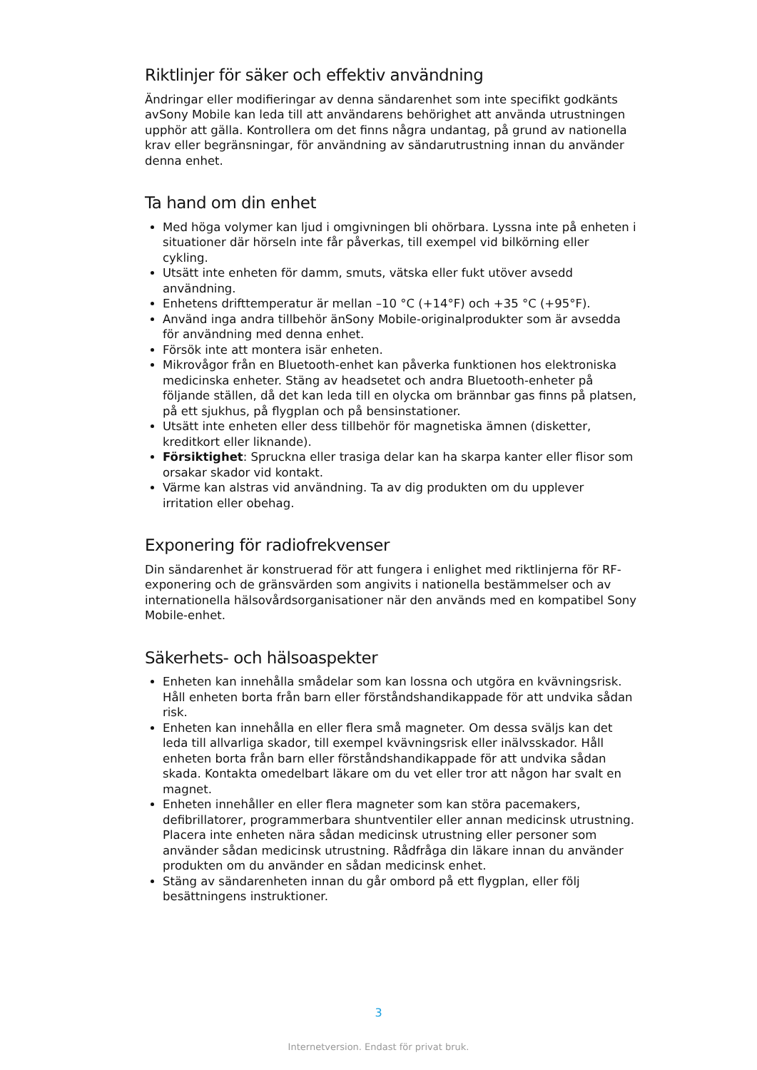Riktlinjer för säker och effektiv användning
Ändringar eller modifieringar av denna sändarenhet som inte specifikt godkänts avSony Mobile kan leda till att användarens behörighet att använda utrustningen upphör att gälla. Kontrollera om det finns några undantag, på grund av nationella krav eller begränsningar, för användning av sändarutrustning innan du använder denna enhet.
Ta hand om din enhet
Med höga volymer kan ljud i omgivningen bli ohörbara. Lyssna inte på enheten i situationer där hörseln inte får påverkas, till exempel vid bilkörning eller cykling.
Utsätt inte enheten för damm, smuts, vätska eller fukt utöver avsedd användning.
Enhetens drifttemperatur är mellan –10 °C (+14°F) och +35 °C (+95°F).
Använd inga andra tillbehör änSony Mobile-originalprodukter som är avsedda för användning med denna enhet.
Försök inte att montera isär enheten.
Mikrovågor från en Bluetooth-enhet kan påverka funktionen hos elektroniska medicinska enheter. Stäng av headsetet och andra Bluetooth-enheter på följande ställen, då det kan leda till en olycka om brännbar gas finns på platsen, på ett sjukhus, på flygplan och på bensinstationer.
Utsätt inte enheten eller dess tillbehör för magnetiska ämnen (disketter, kreditkort eller liknande).
Försiktighet: Spruckna eller trasiga delar kan ha skarpa kanter eller flisor som orsakar skador vid kontakt.
Värme kan alstras vid användning. Ta av dig produkten om du upplever irritation eller obehag.
Exponering för radiofrekvenser
Din sändarenhet är konstruerad för att fungera i enlighet med riktlinjerna för RF-exponering och de gränsvärden som angivits i nationella bestämmelser och av internationella hälsovårdsorganisationer när den används med en kompatibel Sony Mobile-enhet.
Säkerhets- och hälsoaspekter
Enheten kan innehålla smådelar som kan lossna och utgöra en kvävningsrisk. Håll enheten borta från barn eller förståndshandikappade för att undvika sådan risk.
Enheten kan innehålla en eller flera små magneter. Om dessa sväljs kan det leda till allvarliga skador, till exempel kvävningsrisk eller inälvsskador. Håll enheten borta från barn eller förståndshandikappade för att undvika sådan skada. Kontakta omedelbart läkare om du vet eller tror att någon har svalt en magnet.
Enheten innehåller en eller flera magneter som kan störa pacemakers, defibrillatorer, programmerbara shuntventiler eller annan medicinsk utrustning. Placera inte enheten nära sådan medicinsk utrustning eller personer som använder sådan medicinsk utrustning. Rådfråga din läkare innan du använder produkten om du använder en sådan medicinsk enhet.
Stäng av sändarenheten innan du går ombord på ett flygplan, eller följ besättningens instruktioner.
3
Internetversion. Endast för privat bruk.